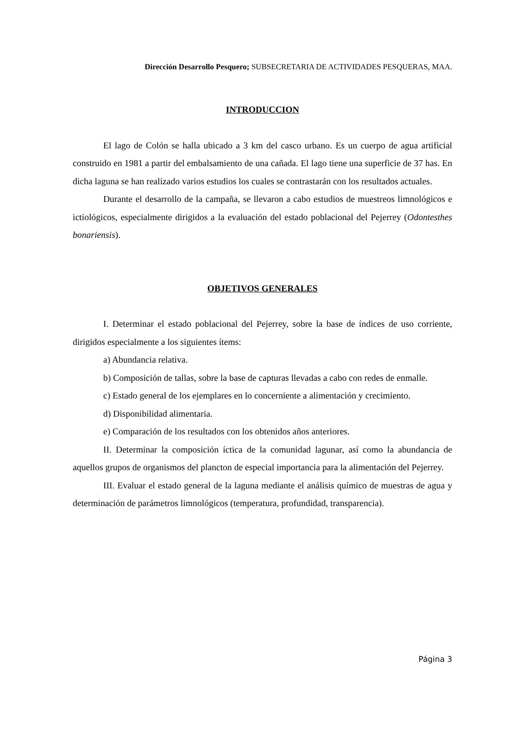Dirección Desarrollo Pesquero; SUBSECRETARIA DE ACTIVIDADES PESQUERAS, MAA.
INTRODUCCION
El lago de Colón se halla ubicado a 3 km del casco urbano. Es un cuerpo de agua artificial construido en 1981 a partir del embalsamiento de una cañada. El lago tiene una superficie de 37 has. En dicha laguna se han realizado varios estudios los cuales se contrastarán con los resultados actuales.
Durante el desarrollo de la campaña, se llevaron a cabo estudios de muestreos limnológicos e ictiológicos, especialmente dirigidos a la evaluación del estado poblacional del Pejerrey (Odontesthes bonariensis).
OBJETIVOS GENERALES
I. Determinar el estado poblacional del Pejerrey, sobre la base de índices de uso corriente, dirigidos especialmente a los siguientes ítems:
a) Abundancia relativa.
b) Composición de tallas, sobre la base de capturas llevadas a cabo con redes de enmalle.
c) Estado general de los ejemplares en lo concerniente a alimentación y crecimiento.
d) Disponibilidad alimentaria.
e) Comparación de los resultados con los obtenidos años anteriores.
II. Determinar la composición íctica de la comunidad lagunar, así como la abundancia de aquellos grupos de organismos del plancton de especial importancia para la alimentación del Pejerrey.
III. Evaluar el estado general de la laguna mediante el análisis químico de muestras de agua y determinación de parámetros limnológicos (temperatura, profundidad, transparencia).
Página 3